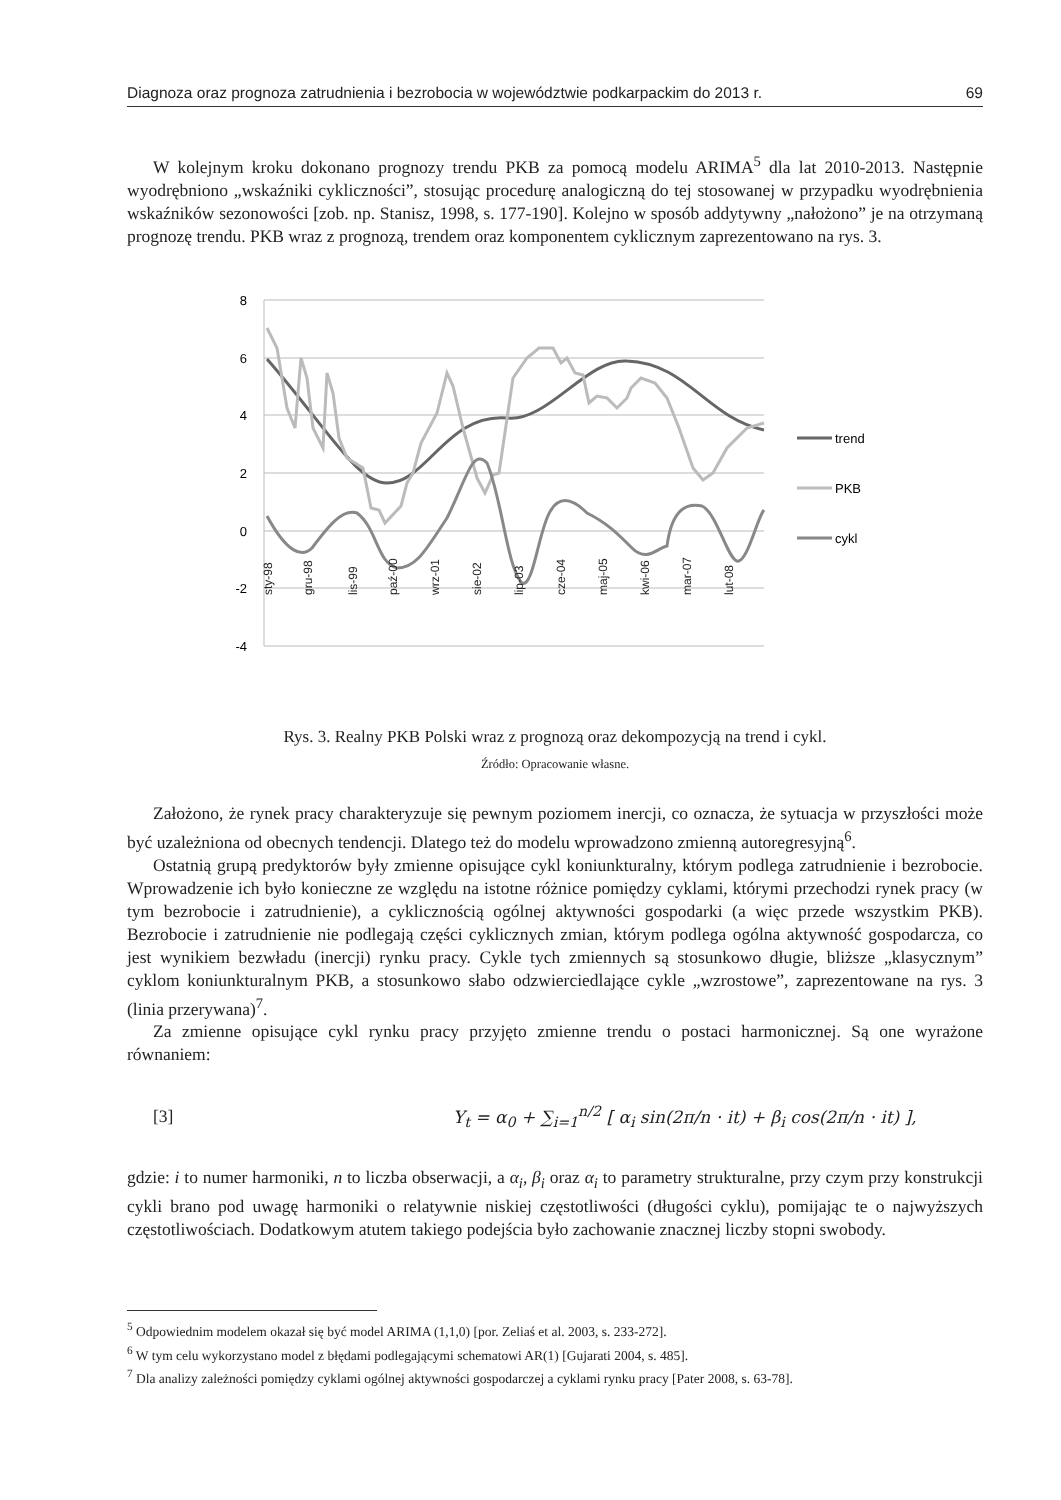Diagnoza oraz prognoza zatrudnienia i bezrobocia w województwie podkarpackim do 2013 r. 69
W kolejnym kroku dokonano prognozy trendu PKB za pomocą modelu ARIMA<sup>5</sup> dla lat 2010-2013. Następnie wyodrębniono „wskaźniki cykliczności”, stosując procedurę analogiczną do tej stosowanej w przypadku wyodrębnienia wskaźników sezonowości [zob. np. Stanisz, 1998, s. 177-190]. Kolejno w sposób addytywny „nałożono” je na otrzymaną prognozę trendu. PKB wraz z prognozą, trendem oraz komponentem cyklicznym zaprezentowano na rys. 3.
8
6
4
2
0
-2
-4
sty-98
gru-98
lis-99
paź-00
wrz-01
sie-02
lip-03
cze-04
maj-05
kwi-06
mar-07
lut-08
trend
PKB
cykl
Rys. 3. Realny PKB Polski wraz z prognozą oraz dekompozycją na trend i cykl.
Źródło: Opracowanie własne.
Założono, że rynek pracy charakteryzuje się pewnym poziomem inercji, co oznacza, że sytuacja w przyszłości może być uzależniona od obecnych tendencji. Dlatego też do modelu wprowadzono zmienną autoregresyjną<sup>6</sup>.
Ostatnią grupą predyktorów były zmienne opisujące cykl koniunkturalny, którym podlega zatrudnienie i bezrobocie. Wprowadzenie ich było konieczne ze względu na istotne różnice pomiędzy cyklami, którymi przechodzi rynek pracy (w tym bezrobocie i zatrudnienie), a cyklicznością ogólnej aktywności gospodarki (a więc przede wszystkim PKB). Bezrobocie i zatrudnienie nie podlegają części cyklicznych zmian, którym podlega ogólna aktywność gospodarcza, co jest wynikiem bezwładu (inercji) rynku pracy. Cykle tych zmiennych są stosunkowo długie, bliższe „klasycznym” cyklom koniunkturalnym PKB, a stosunkowo słabo odzwierciedlające cykle „wzrostowe”, zaprezentowane na rys. 3 (linia przerywana)<sup>7</sup>.
Za zmienne opisujące cykl rynku pracy przyjęto zmienne trendu o postaci harmonicznej. Są one wyrażone równaniem:
[3] Y<sub>t</sub> = α<sub>0</sub> + ∑<sub>i=1</sub><sup>n/2</sup> [ α<sub>i</sub> sin(2π/n · it) + β<sub>i</sub> cos(2π/n · it) ],
gdzie: i to numer harmoniki, n to liczba obserwacji, a α<sub>i</sub>, β<sub>i</sub> oraz α<sub>i</sub> to parametry strukturalne, przy czym przy konstrukcji cykli brano pod uwagę harmoniki o relatywnie niskiej częstotliwości (długości cyklu), pomijając te o najwyższych częstotliwościach. Dodatkowym atutem takiego podejścia było zachowanie znacznej liczby stopni swobody.
<sup>5</sup> Odpowiednim modelem okazał się być model ARIMA (1,1,0) [por. Zeliaś et al. 2003, s. 233-272].
<sup>6</sup> W tym celu wykorzystano model z błędami podlegającymi schematowi AR(1) [Gujarati 2004, s. 485].
<sup>7</sup> Dla analizy zależności pomiędzy cyklami ogólnej aktywności gospodarczej a cyklami rynku pracy [Pater 2008, s. 63-78].